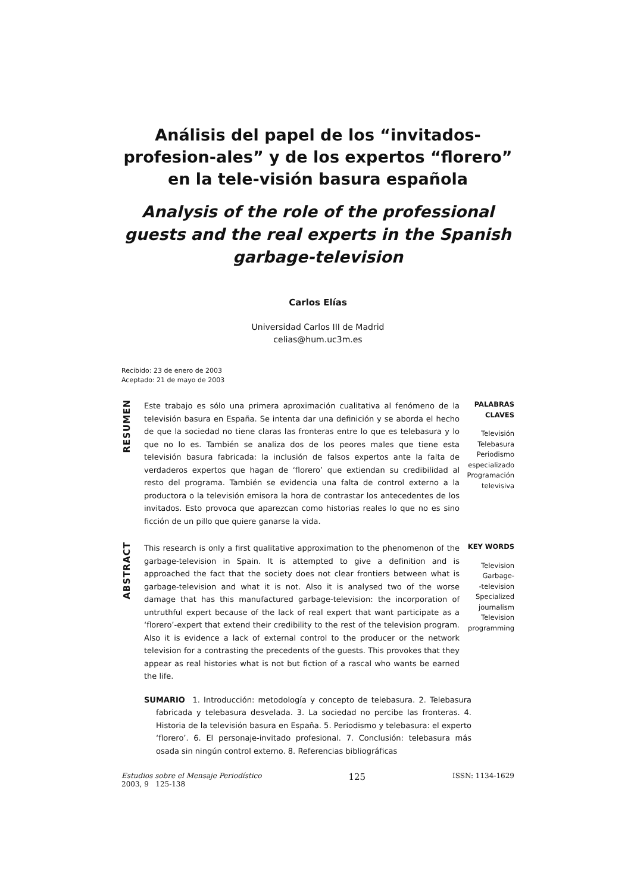Análisis del papel de los “invitados-profesion-ales” y de los expertos “florero” en la tele-visión basura española
Analysis of the role of the professional guests and the real experts in the Spanish garbage-television
Carlos Elías
Universidad Carlos III de Madrid
celias@hum.uc3m.es
Recibido: 23 de enero de 2003
Aceptado: 21 de mayo de 2003
RESUMEN
Este trabajo es sólo una primera aproximación cualitativa al fenómeno de la televisión basura en España. Se intenta dar una definición y se aborda el hecho de que la sociedad no tiene claras las fronteras entre lo que es telebasura y lo que no lo es. También se analiza dos de los peores males que tiene esta televisión basura fabricada: la inclusión de falsos expertos ante la falta de verdaderos expertos que hagan de ‘florero’ que extiendan su credibilidad al resto del programa. También se evidencia una falta de control externo a la productora o la televisión emisora la hora de contrastar los antecedentes de los invitados. Esto provoca que aparezcan como historias reales lo que no es sino ficción de un pillo que quiere ganarse la vida.
PALABRAS CLAVES
Televisión
Telebasura
Periodismo especializado
Programación televisiva
ABSTRACT
This research is only a first qualitative approximation to the phenomenon of the garbage-television in Spain. It is attempted to give a definition and is approached the fact that the society does not clear frontiers between what is garbage-television and what it is not. Also it is analysed two of the worse damage that has this manufactured garbage-television: the incorporation of untruthful expert because of the lack of real expert that want participate as a ‘florero’-expert that extend their credibility to the rest of the television program. Also it is evidence a lack of external control to the producer or the network television for a contrasting the precedents of the guests. This provokes that they appear as real histories what is not but fiction of a rascal who wants be earned the life.
KEY WORDS
Television
Garbage-
-television
Specialized journalism
Television programming
SUMARIO 1. Introducción: metodología y concepto de telebasura. 2. Telebasura fabricada y telebasura desvelada. 3. La sociedad no percibe las fronteras. 4. Historia de la televisión basura en España. 5. Periodismo y telebasura: el experto ‘florero’. 6. El personaje-invitado profesional. 7. Conclusión: telebasura más osada sin ningún control externo. 8. Referencias bibliográficas
Estudios sobre el Mensaje Periodístico
2003, 9 125-138
125
ISSN: 1134-1629